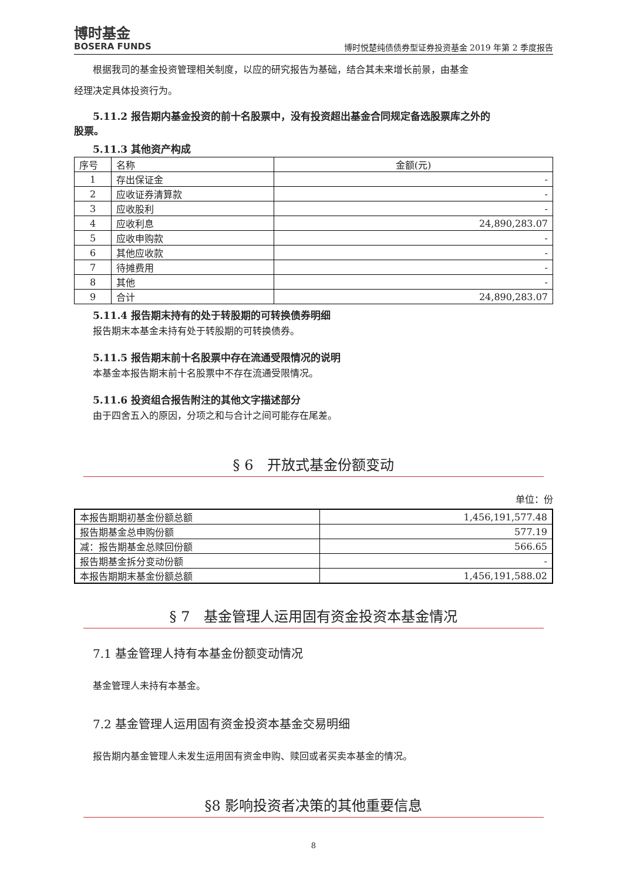博时基金
BOSERA FUNDS
博时悦楚纯债债券型证券投资基金 2019 年第 2 季度报告
根据我司的基金投资管理相关制度，以应的研究报告为基础，结合其未来增长前景，由基金
经理决定具体投资行为。
5.11.2 报告期内基金投资的前十名股票中，没有投资超出基金合同规定备选股票库之外的
股票。
5.11.3 其他资产构成
| 序号 | 名称 | 金额(元) |
| 1 | 存出保证金 | - |
| 2 | 应收证券清算款 | - |
| 3 | 应收股利 | - |
| 4 | 应收利息 | 24,890,283.07 |
| 5 | 应收申购款 | - |
| 6 | 其他应收款 | - |
| 7 | 待摊费用 | - |
| 8 | 其他 | - |
| 9 | 合计 | 24,890,283.07 |
5.11.4 报告期末持有的处于转股期的可转换债券明细
报告期末本基金未持有处于转股期的可转换债券。
5.11.5 报告期末前十名股票中存在流通受限情况的说明
本基金本报告期末前十名股票中不存在流通受限情况。
5.11.6 投资组合报告附注的其他文字描述部分
由于四舍五入的原因，分项之和与合计之间可能存在尾差。
§ 6　开放式基金份额变动
单位：份
| 本报告期期初基金份额总额 | 1,456,191,577.48 |
| 报告期基金总申购份额 | 577.19 |
| 减：报告期基金总赎回份额 | 566.65 |
| 报告期基金拆分变动份额 | - |
| 本报告期期末基金份额总额 | 1,456,191,588.02 |
§ 7　基金管理人运用固有资金投资本基金情况
7.1 基金管理人持有本基金份额变动情况
基金管理人未持有本基金。
7.2 基金管理人运用固有资金投资本基金交易明细
报告期内基金管理人未发生运用固有资金申购、赎回或者买卖本基金的情况。
§8 影响投资者决策的其他重要信息
8